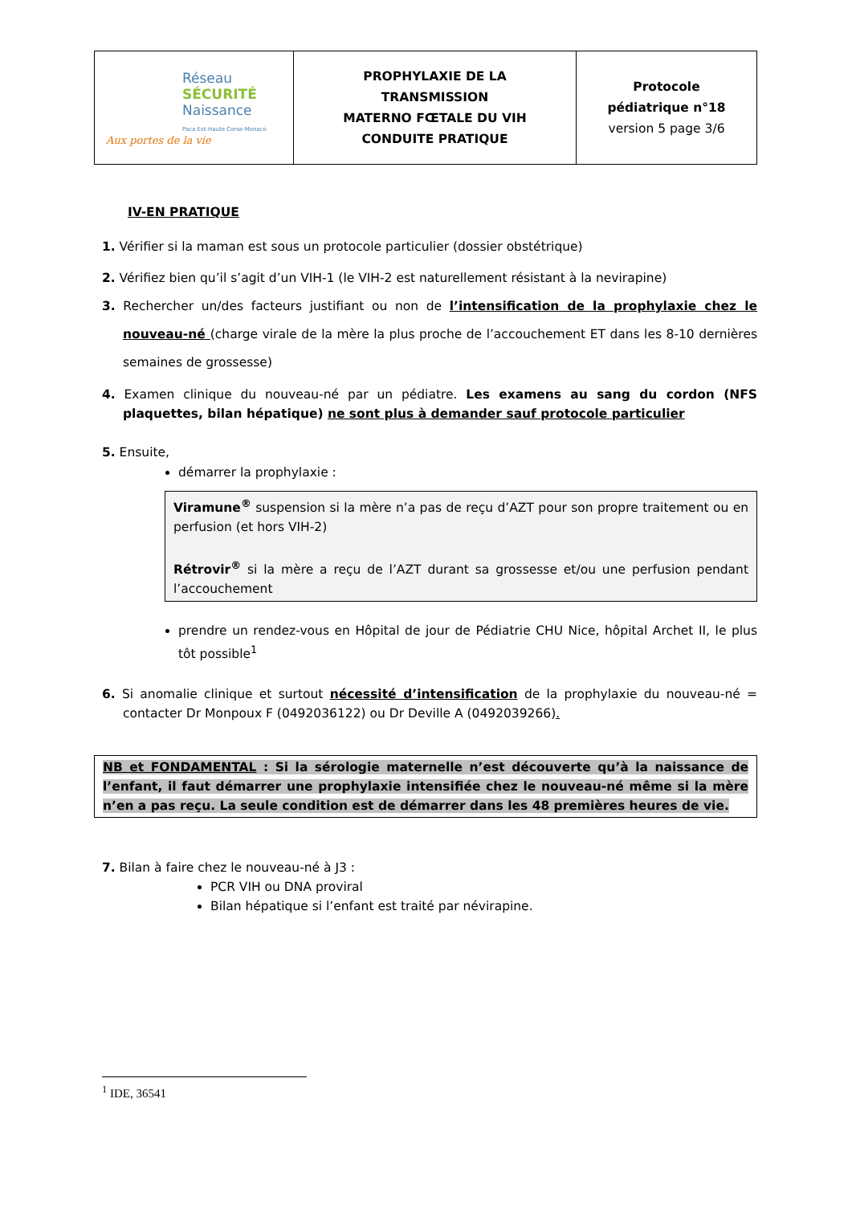| Réseau SÉCURITÉ Naissance Paca Est-Haute Corse-Monaco Aux portes de la vie | PROPHYLAXIE DE LA TRANSMISSION MATERNO FŒTALE DU VIH CONDUITE PRATIQUE | Protocole pédiatrique n°18 version 5 page 3/6 |
IV-EN PRATIQUE
1. Vérifier si la maman est sous un protocole particulier (dossier obstétrique)
2. Vérifiez bien qu’il s’agit d’un VIH-1 (le VIH-2 est naturellement résistant à la nevirapine)
3. Rechercher un/des facteurs justifiant ou non de l’intensification de la prophylaxie chez le nouveau-né (charge virale de la mère la plus proche de l’accouchement ET dans les 8-10 dernières semaines de grossesse)
4. Examen clinique du nouveau-né par un pédiatre. Les examens au sang du cordon (NFS plaquettes, bilan hépatique) ne sont plus à demander sauf protocole particulier
5. Ensuite,
démarrer la prophylaxie :
Viramune<sup>®</sup> suspension si la mère n’a pas de reçu d’AZT pour son propre traitement ou en perfusion (et hors VIH-2)
Rétrovir<sup>®</sup> si la mère a reçu de l’AZT durant sa grossesse et/ou une perfusion pendant l’accouchement
prendre un rendez-vous en Hôpital de jour de Pédiatrie CHU Nice, hôpital Archet II, le plus tôt possible<sup>1</sup>
6. Si anomalie clinique et surtout nécessité d’intensification de la prophylaxie du nouveau-né = contacter Dr Monpoux F (0492036122) ou Dr Deville A (0492039266).
NB et FONDAMENTAL : Si la sérologie maternelle n’est découverte qu’à la naissance de l’enfant, il faut démarrer une prophylaxie intensifiée chez le nouveau-né même si la mère n’en a pas reçu. La seule condition est de démarrer dans les 48 premières heures de vie.
7. Bilan à faire chez le nouveau-né à J3 :
PCR VIH ou DNA proviral
Bilan hépatique si l’enfant est traité par névirapine.
<sup>1</sup> IDE, 36541